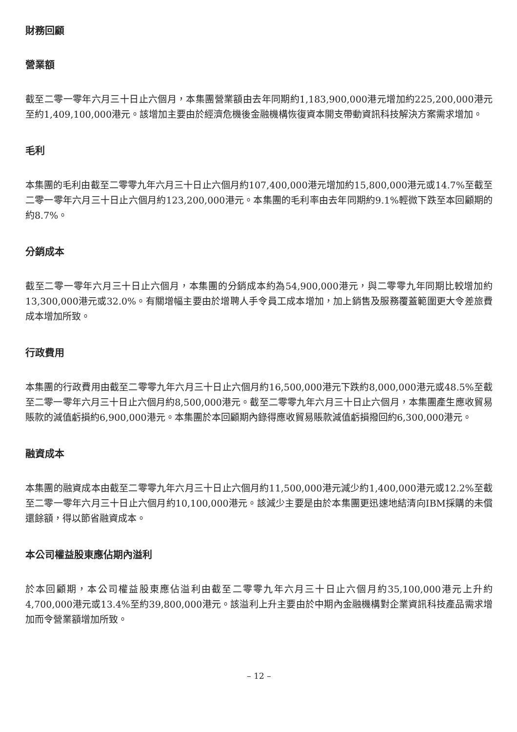財務回顧
營業額
截至二零一零年六月三十日止六個月，本集團營業額由去年同期約1,183,900,000港元增加約225,200,000港元至約1,409,100,000港元。該增加主要由於經濟危機後金融機構恢復資本開支帶動資訊科技解決方案需求增加。
毛利
本集團的毛利由截至二零零九年六月三十日止六個月約107,400,000港元增加約15,800,000港元或14.7%至截至二零一零年六月三十日止六個月約123,200,000港元。本集團的毛利率由去年同期約9.1%輕微下跌至本回顧期的約8.7%。
分銷成本
截至二零一零年六月三十日止六個月，本集團的分銷成本約為54,900,000港元，與二零零九年同期比較增加約13,300,000港元或32.0%。有關增幅主要由於增聘人手令員工成本增加，加上銷售及服務覆蓋範圍更大令差旅費成本增加所致。
行政費用
本集團的行政費用由截至二零零九年六月三十日止六個月約16,500,000港元下跌約8,000,000港元或48.5%至截至二零一零年六月三十日止六個月約8,500,000港元。截至二零零九年六月三十日止六個月，本集團產生應收貿易賬款的減值虧損約6,900,000港元。本集團於本回顧期內錄得應收貿易賬款減值虧損撥回約6,300,000港元。
融資成本
本集團的融資成本由截至二零零九年六月三十日止六個月約11,500,000港元減少約1,400,000港元或12.2%至截至二零一零年六月三十日止六個月約10,100,000港元。該減少主要是由於本集團更迅速地結清向IBM採購的未償還餘額，得以節省融資成本。
本公司權益股東應佔期內溢利
於本回顧期，本公司權益股東應佔溢利由截至二零零九年六月三十日止六個月約35,100,000港元上升約4,700,000港元或13.4%至約39,800,000港元。該溢利上升主要由於中期內金融機構對企業資訊科技產品需求增加而令營業額增加所致。
– 12 –